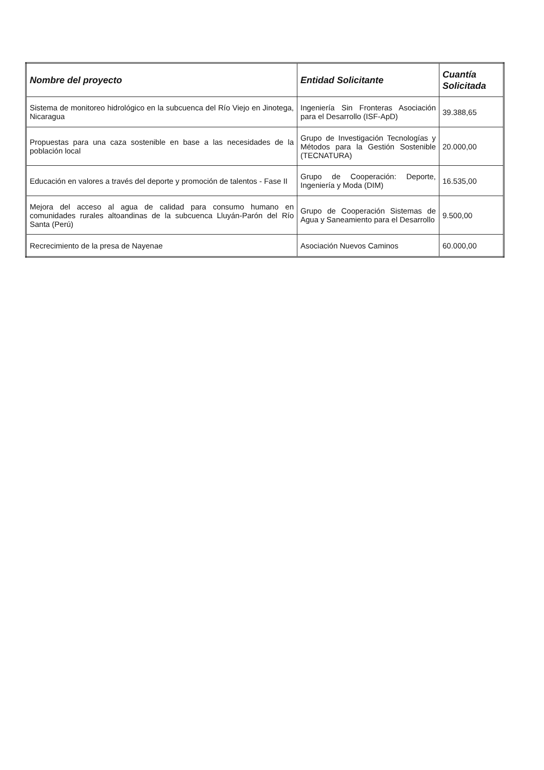| Nombre del proyecto | Entidad Solicitante | Cuantía Solicitada |
| --- | --- | --- |
| Sistema de monitoreo hidrológico en la subcuenca del Río Viejo en Jinotega, Nicaragua | Ingeniería Sin Fronteras Asociación para el Desarrollo (ISF-ApD) | 39.388,65 |
| Propuestas para una caza sostenible en base a las necesidades de la población local | Grupo de Investigación Tecnologías y Métodos para la Gestión Sostenible (TECNATURA) | 20.000,00 |
| Educación en valores a través del deporte y promoción de talentos - Fase II | Grupo de Cooperación: Deporte, Ingeniería y Moda (DIM) | 16.535,00 |
| Mejora del acceso al agua de calidad para consumo humano en comunidades rurales altoandinas de la subcuenca Lluyán-Parón del Río Santa (Perú) | Grupo de Cooperación Sistemas de Agua y Saneamiento para el Desarrollo | 9.500,00 |
| Recrecimiento de la presa de Nayenae | Asociación Nuevos Caminos | 60.000,00 |